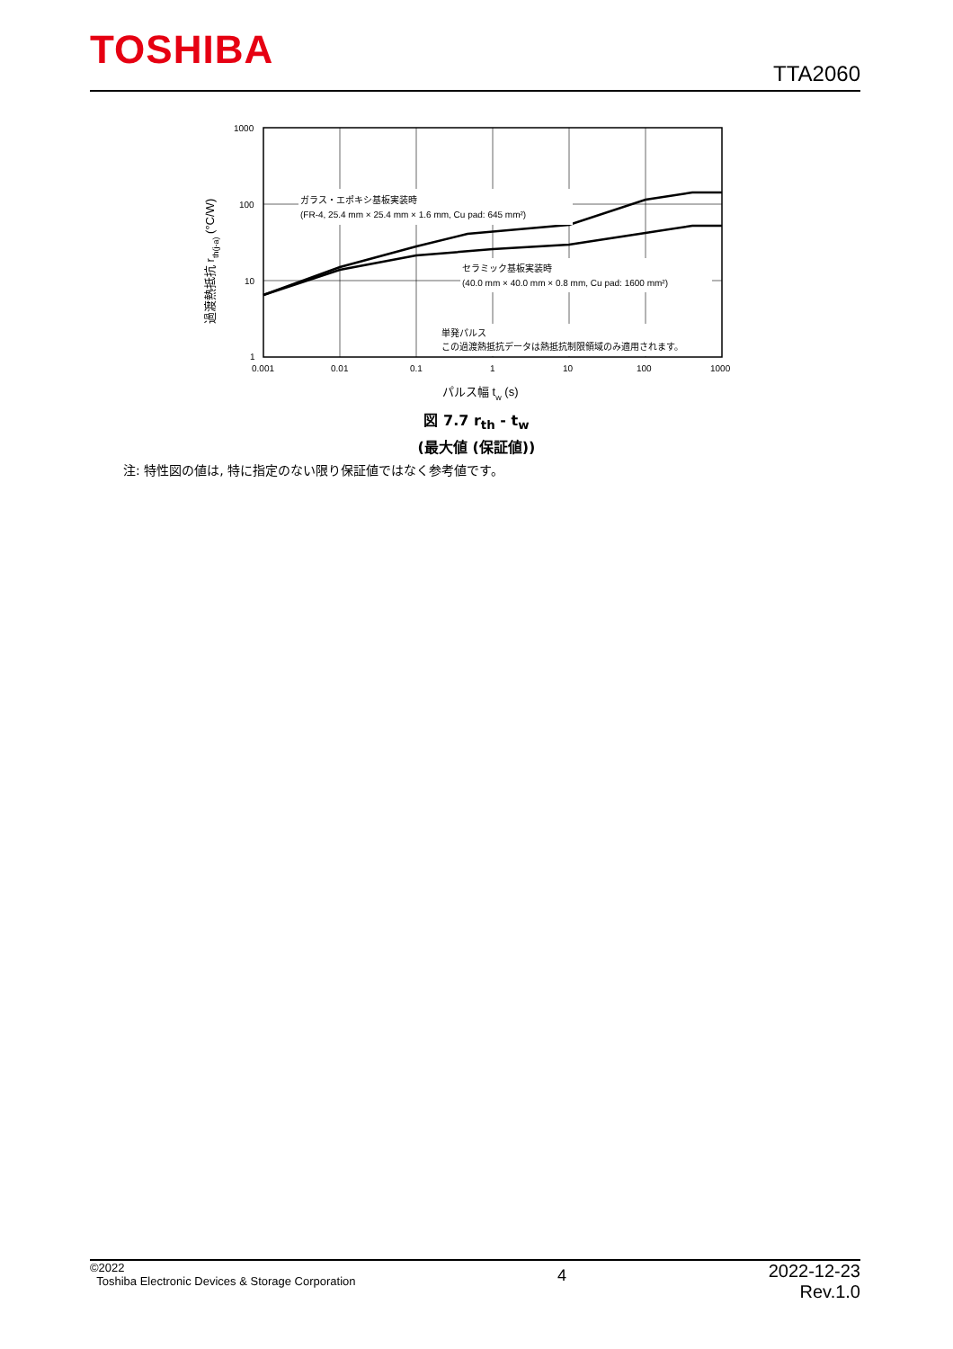TOSHIBA
TTA2060
ガラス・エポキシ基板実装時
(FR-4, 25.4 mm × 25.4 mm × 1.6 mm, Cu pad: 645 mm²)
セラミック基板実装時
(40.0 mm × 40.0 mm × 0.8 mm, Cu pad: 1600 mm²)
単発パルス
この過渡熱抵抗データは熱抵抗制限領域のみ適用されます。
1000
100
10
1
0.001
0.01
0.1
1
10
100
1000
パルス幅 tw (s)
過渡熱抵抗 rth(j-a) (°C/W)
図 7.7 r<sub>th</sub> - t<sub>w</sub>
(最大値 (保証値))
注: 特性図の値は, 特に指定のない限り保証値ではなく参考値です。
©2022
Toshiba Electronic Devices & Storage Corporation
4
2022-12-23
Rev.1.0